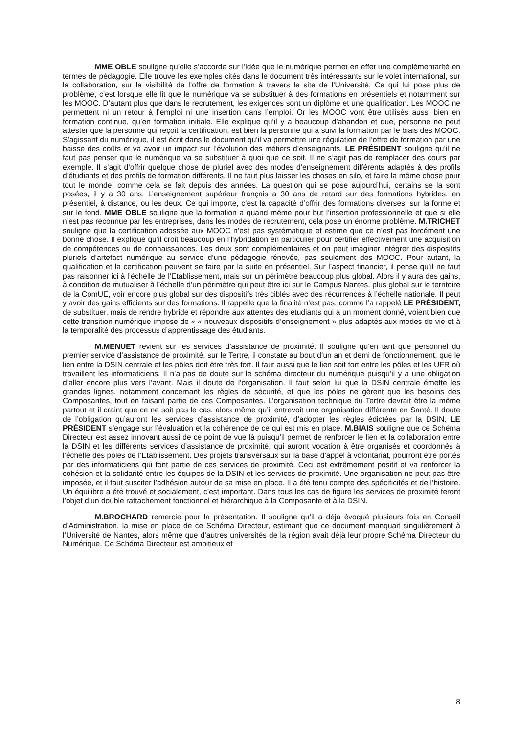MME OBLE souligne qu’elle s’accorde sur l’idée que le numérique permet en effet une complémentarité en termes de pédagogie. Elle trouve les exemples cités dans le document très intéressants sur le volet international, sur la collaboration, sur la visibilité de l’offre de formation à travers le site de l’Université. Ce qui lui pose plus de problème, c’est lorsque elle lit que le numérique va se substituer à des formations en présentiels et notamment sur les MOOC. D’autant plus que dans le recrutement, les exigences sont un diplôme et une qualification. Les MOOC ne permettent ni un retour à l’emploi ni une insertion dans l’emploi. Or les MOOC vont être utilisés aussi bien en formation continue, qu’en formation initiale. Elle explique qu’il y a beaucoup d’abandon et que, personne ne peut attester que la personne qui reçoit la certification, est bien la personne qui a suivi la formation par le biais des MOOC. S’agissant du numérique, il est écrit dans le document qu’il va permettre une régulation de l’offre de formation par une baisse des coûts et va avoir un impact sur l’évolution des métiers d’enseignants. LE PRÉSIDENT souligne qu’il ne faut pas penser que le numérique va se substituer à quoi que ce soit. Il ne s’agit pas de remplacer des cours par exemple. Il s’agit d’offrir quelque chose de pluriel avec des modes d’enseignement différents adaptés à des profils d’étudiants et des profils de formation différents. Il ne faut plus laisser les choses en silo, et faire la même chose pour tout le monde, comme cela se fait depuis des années. La question qui se pose aujourd’hui, certains se la sont posées, il y a 30 ans. L’enseignement supérieur français a 30 ans de retard sur des formations hybrides, en présentiel, à distance, ou les deux. Ce qui importe, c’est la capacité d’offrir des formations diverses, sur la forme et sur le fond. MME OBLE souligne que la formation a quand même pour but l’insertion professionnelle et que si elle n’est pas reconnue par les entreprises, dans les modes de recrutement, cela pose un énorme problème. M.TRICHET souligne que la certification adossée aux MOOC n’est pas systématique et estime que ce n’est pas forcément une bonne chose. Il explique qu’il croit beaucoup en l’hybridation en particulier pour certifier effectivement une acquisition de compétences ou de connaissances. Les deux sont complémentaires et on peut imaginer intégrer des dispositifs pluriels d’artefact numérique au service d’une pédagogie rénovée, pas seulement des MOOC. Pour autant, la qualification et la certification peuvent se faire par la suite en présentiel. Sur l’aspect financier, il pense qu’il ne faut pas raisonner ici à l’échelle de l’Etablissement, mais sur un périmètre beaucoup plus global. Alors il y aura des gains, à condition de mutualiser à l’échelle d’un périmètre qui peut être ici sur le Campus Nantes, plus global sur le territoire de la ComUE, voir encore plus global sur des dispositifs très ciblés avec des récurrences à l’échelle nationale. Il peut y avoir des gains efficients sur des formations. Il rappelle que la finalité n’est pas, comme l’a rappelé LE PRÉSIDENT, de substituer, mais de rendre hybride et répondre aux attentes des étudiants qui à un moment donné, voient bien que cette transition numérique impose de « « nouveaux dispositifs d’enseignement » plus adaptés aux modes de vie et à la temporalité des processus d’apprentissage des étudiants.
M.MENUET revient sur les services d’assistance de proximité. Il souligne qu’en tant que personnel du premier service d’assistance de proximité, sur le Tertre, il constate au bout d’un an et demi de fonctionnement, que le lien entre la DSIN centrale et les pôles doit être très fort. Il faut aussi que le lien soit fort entre les pôles et les UFR où travaillent les informaticiens. Il n’a pas de doute sur le schéma directeur du numérique puisqu’il y a une obligation d’aller encore plus vers l’avant. Mais il doute de l’organisation. Il faut selon lui que la DSIN centrale émette les grandes lignes, notamment concernant les règles de sécurité, et que les pôles ne gèrent que les besoins des Composantes, tout en faisant partie de ces Composantes. L’organisation technique du Tertre devrait être la même partout et il craint que ce ne soit pas le cas, alors même qu’il entrevoit une organisation différente en Santé. Il doute de l’obligation qu’auront les services d’assistance de proximité, d’adopter les règles édictées par la DSIN. LE PRÉSIDENT s’engage sur l’évaluation et la cohérence de ce qui est mis en place. M.BIAIS souligne que ce Schéma Directeur est assez innovant aussi de ce point de vue là puisqu’il permet de renforcer le lien et la collaboration entre la DSIN et les différents services d’assistance de proximité, qui auront vocation à être organisés et coordonnés à l’échelle des pôles de l’Etablissement. Des projets transversaux sur la base d’appel à volontariat, pourront être portés par des informaticiens qui font partie de ces services de proximité. Ceci est extrêmement positif et va renforcer la cohésion et la solidarité entre les équipes de la DSIN et les services de proximité. Une organisation ne peut pas être imposée, et il faut susciter l’adhésion autour de sa mise en place. Il a été tenu compte des spécificités et de l’histoire. Un équilibre a été trouvé et socialement, c’est important. Dans tous les cas de figure les services de proximité feront l’objet d’un double rattachement fonctionnel et hiérarchique à la Composante et à la DSIN.
M.BROCHARD remercie pour la présentation. Il souligne qu’il a déjà évoqué plusieurs fois en Conseil d’Administration, la mise en place de ce Schéma Directeur, estimant que ce document manquait singulièrement à l’Université de Nantes, alors même que d’autres universités de la région avait déjà leur propre Schéma Directeur du Numérique. Ce Schéma Directeur est ambitieux et
8